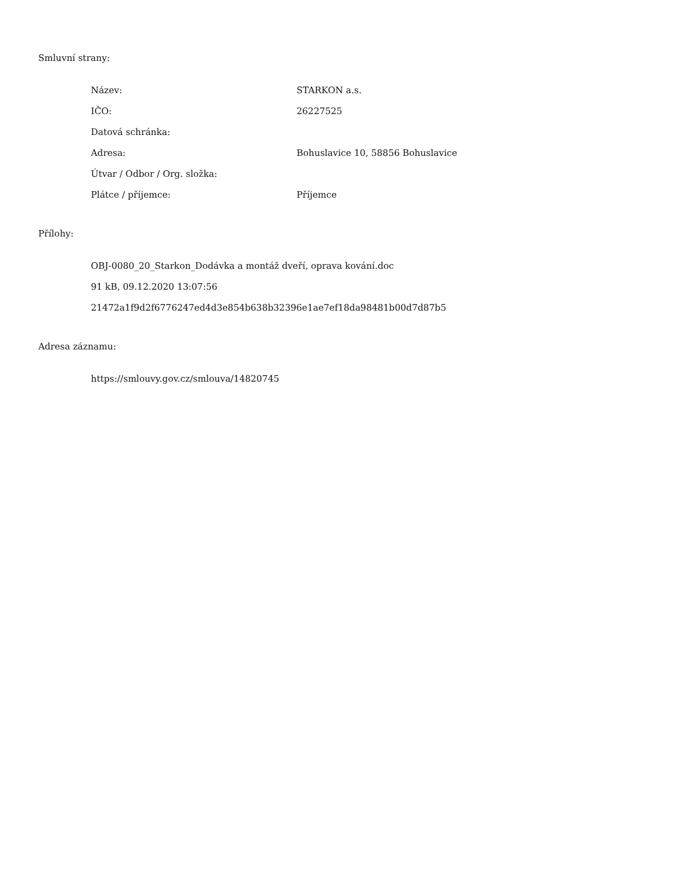Smluvní strany:
| Název: | STARKON a.s. |
| IČO: | 26227525 |
| Datová schránka: | |
| Adresa: | Bohuslavice 10, 58856 Bohuslavice |
| Útvar / Odbor / Org. složka: | |
| Plátce / příjemce: | Příjemce |
Přílohy:
OBJ-0080_20_Starkon_Dodávka a montáž dveří, oprava kování.doc
91 kB, 09.12.2020 13:07:56
21472a1f9d2f6776247ed4d3e854b638b32396e1ae7ef18da98481b00d7d87b5
Adresa záznamu:
https://smlouvy.gov.cz/smlouva/14820745